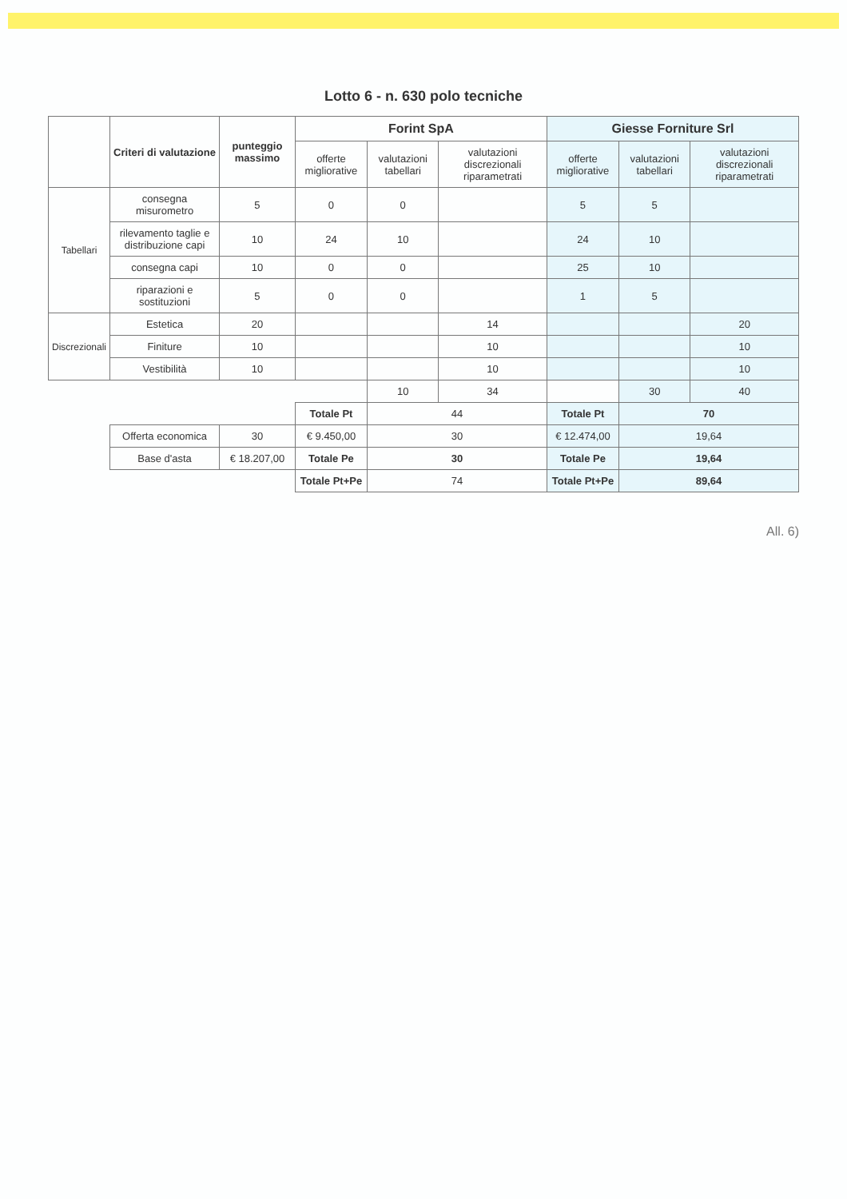Lotto 6 - n. 630 polo tecniche
| | Criteri di valutazione | punteggio massimo | Forint SpA | | | Giesse Forniture Srl | | |
| --- | --- | --- | --- | --- | --- | --- | --- | --- |
| | | | offerte migliorative | valutazioni tabellari | valutazioni discrezionali riparametrati | offerte migliorative | valutazioni tabellari | valutazioni discrezionali riparametrati |
| Tabellari | consegna misurometro | 5 | 0 | 0 | | 5 | 5 | |
| | rilevamento taglie e distribuzione capi | 10 | 24 | 10 | | 24 | 10 | |
| | consegna capi | 10 | 0 | 0 | | 25 | 10 | |
| | riparazioni e sostituzioni | 5 | 0 | 0 | | 1 | 5 | |
| Discrezionali | Estetica | 20 | | | 14 | | | 20 |
| | Finiture | 10 | | | 10 | | | 10 |
| | Vestibilità | 10 | | | 10 | | | 10 |
| | | | | 10 | 34 | | 30 | 40 |
| | | | Totale Pt | 44 | | Totale Pt | 70 | |
| | Offerta economica | 30 | € 9.450,00 | 30 | | € 12.474,00 | 19,64 | |
| | Base d'asta | € 18.207,00 | Totale Pe | 30 | | Totale Pe | 19,64 | |
| | | | Totale Pt+Pe | 74 | | Totale Pt+Pe | 89,64 | |
All. 6)